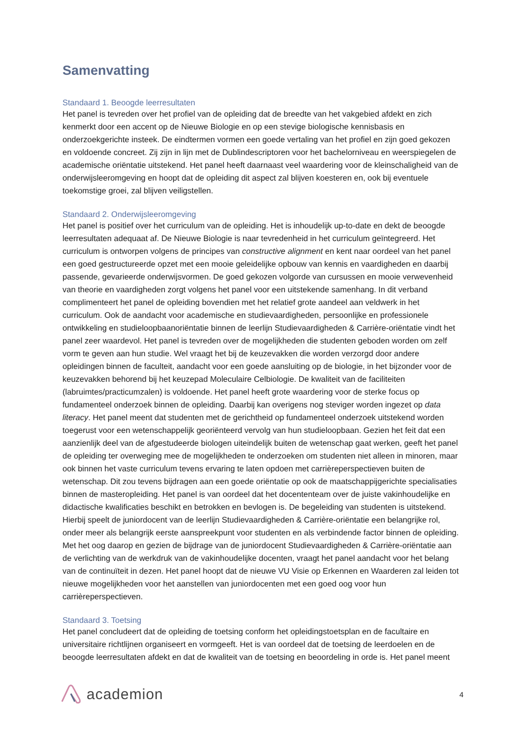Samenvatting
Standaard 1. Beoogde leerresultaten
Het panel is tevreden over het profiel van de opleiding dat de breedte van het vakgebied afdekt en zich kenmerkt door een accent op de Nieuwe Biologie en op een stevige biologische kennisbasis en onderzoekgerichte insteek. De eindtermen vormen een goede vertaling van het profiel en zijn goed gekozen en voldoende concreet. Zij zijn in lijn met de Dublindescriptoren voor het bachelorniveau en weerspiegelen de academische oriëntatie uitstekend. Het panel heeft daarnaast veel waardering voor de kleinschaligheid van de onderwijsleeromgeving en hoopt dat de opleiding dit aspect zal blijven koesteren en, ook bij eventuele toekomstige groei, zal blijven veiligstellen.
Standaard 2. Onderwijsleeromgeving
Het panel is positief over het curriculum van de opleiding. Het is inhoudelijk up-to-date en dekt de beoogde leerresultaten adequaat af. De Nieuwe Biologie is naar tevredenheid in het curriculum geïntegreerd. Het curriculum is ontworpen volgens de principes van constructive alignment en kent naar oordeel van het panel een goed gestructureerde opzet met een mooie geleidelijke opbouw van kennis en vaardigheden en daarbij passende, gevarieerde onderwijsvormen. De goed gekozen volgorde van cursussen en mooie verwevenheid van theorie en vaardigheden zorgt volgens het panel voor een uitstekende samenhang. In dit verband complimenteert het panel de opleiding bovendien met het relatief grote aandeel aan veldwerk in het curriculum. Ook de aandacht voor academische en studievaardigheden, persoonlijke en professionele ontwikkeling en studieloopbaanoriëntatie binnen de leerlijn Studievaardigheden & Carrière-oriëntatie vindt het panel zeer waardevol. Het panel is tevreden over de mogelijkheden die studenten geboden worden om zelf vorm te geven aan hun studie. Wel vraagt het bij de keuzevakken die worden verzorgd door andere opleidingen binnen de faculteit, aandacht voor een goede aansluiting op de biologie, in het bijzonder voor de keuzevakken behorend bij het keuzepad Moleculaire Celbiologie. De kwaliteit van de faciliteiten (labruimtes/practicumzalen) is voldoende. Het panel heeft grote waardering voor de sterke focus op fundamenteel onderzoek binnen de opleiding. Daarbij kan overigens nog steviger worden ingezet op data literacy. Het panel meent dat studenten met de gerichtheid op fundamenteel onderzoek uitstekend worden toegerust voor een wetenschappelijk georiënteerd vervolg van hun studieloopbaan. Gezien het feit dat een aanzienlijk deel van de afgestudeerde biologen uiteindelijk buiten de wetenschap gaat werken, geeft het panel de opleiding ter overweging mee de mogelijkheden te onderzoeken om studenten niet alleen in minoren, maar ook binnen het vaste curriculum tevens ervaring te laten opdoen met carrièreperspectieven buiten de wetenschap. Dit zou tevens bijdragen aan een goede oriëntatie op ook de maatschappijgerichte specialisaties binnen de masteropleiding. Het panel is van oordeel dat het docententeam over de juiste vakinhoudelijke en didactische kwalificaties beschikt en betrokken en bevlogen is. De begeleiding van studenten is uitstekend. Hierbij speelt de juniordocent van de leerlijn Studievaardigheden & Carrière-oriëntatie een belangrijke rol, onder meer als belangrijk eerste aanspreekpunt voor studenten en als verbindende factor binnen de opleiding. Met het oog daarop en gezien de bijdrage van de juniordocent Studievaardigheden & Carrière-oriëntatie aan de verlichting van de werkdruk van de vakinhoudelijke docenten, vraagt het panel aandacht voor het belang van de continuïteit in dezen. Het panel hoopt dat de nieuwe VU Visie op Erkennen en Waarderen zal leiden tot nieuwe mogelijkheden voor het aanstellen van juniordocenten met een goed oog voor hun carrièreperspectieven.
Standaard 3. Toetsing
Het panel concludeert dat de opleiding de toetsing conform het opleidingstoetsplan en de facultaire en universitaire richtlijnen organiseert en vormgeeft. Het is van oordeel dat de toetsing de leerdoelen en de beoogde leerresultaten afdekt en dat de kwaliteit van de toetsing en beoordeling in orde is. Het panel meent
academion
4